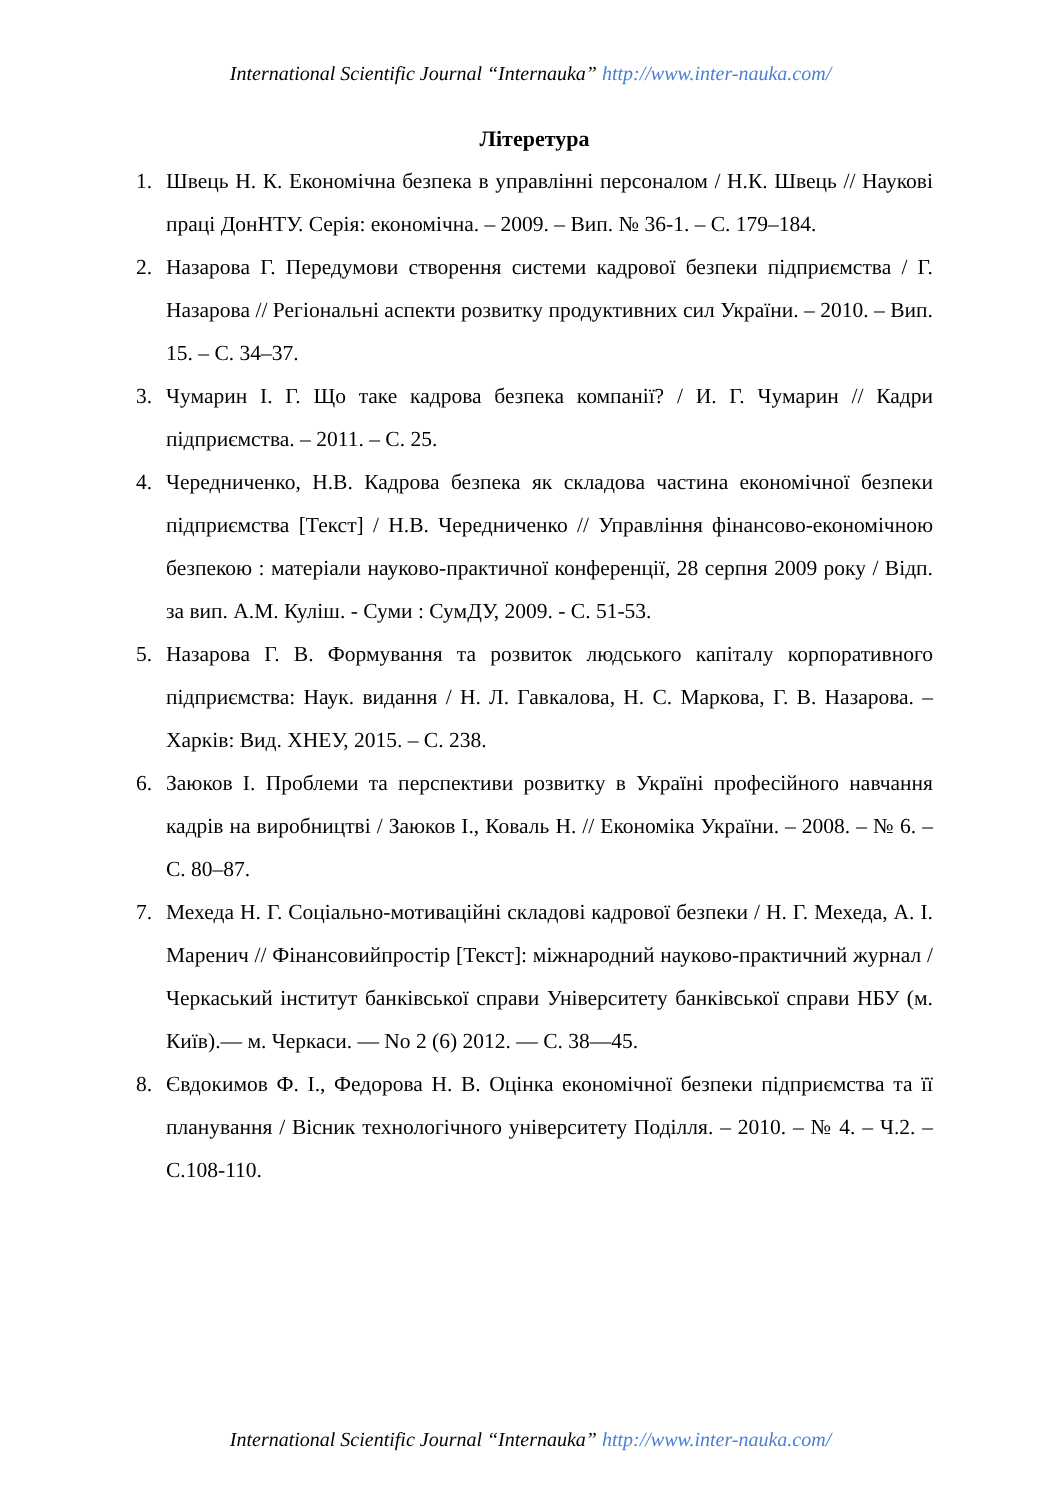International Scientific Journal “Internauka” http://www.inter-nauka.com/
Літеретура
1. Швець Н. К. Економічна безпека в управлінні персоналом / Н.К. Швець // Наукові праці ДонНТУ. Серія: економічна. – 2009. – Вип. № 36-1. – С. 179–184.
2. Назарова Г. Передумови створення системи кадрової безпеки підприємства / Г. Назарова // Регіональні аспекти розвитку продуктивних сил України. – 2010. – Вип. 15. – С. 34–37.
3. Чумарин І. Г. Що таке кадрова безпека компанії? / И. Г. Чумарин // Кадри підприємства. – 2011. – С. 25.
4. Чередниченко, Н.В. Кадрова безпека як складова частина економічної безпеки підприємства [Текст] / Н.В. Чередниченко // Управління фінансово-економічною безпекою : матеріали науково-практичної конференції, 28 серпня 2009 року / Відп. за вип. А.М. Куліш. - Суми : СумДУ, 2009. - С. 51-53.
5. Назарова Г. В. Формування та розвиток людського капіталу корпоративного підприємства: Наук. видання / Н. Л. Гавкалова, Н. С. Маркова, Г. В. Назарова. – Харків: Вид. ХНЕУ, 2015. – С. 238.
6. Заюков І. Проблеми та перспективи розвитку в Україні професійного навчання кадрів на виробництві / Заюков І., Коваль Н. // Економіка України. – 2008. – № 6. – С. 80–87.
7. Мехеда Н. Г. Соціально-мотиваційні складові кадрової безпеки / Н. Г. Мехеда, А. І. Маренич // Фінансовийпростір [Текст]: міжнародний науково-практичний журнал /Черкаський інститут банківської справи Університету банківської справи НБУ (м. Київ).— м. Черкаси. — No 2 (6) 2012. — С. 38—45.
8. Євдокимов Ф. І., Федорова Н. В. Оцінка економічної безпеки підприємства та її планування / Вісник технологічного університету Поділля. – 2010. – № 4. – Ч.2. – С.108-110.
International Scientific Journal “Internauka” http://www.inter-nauka.com/